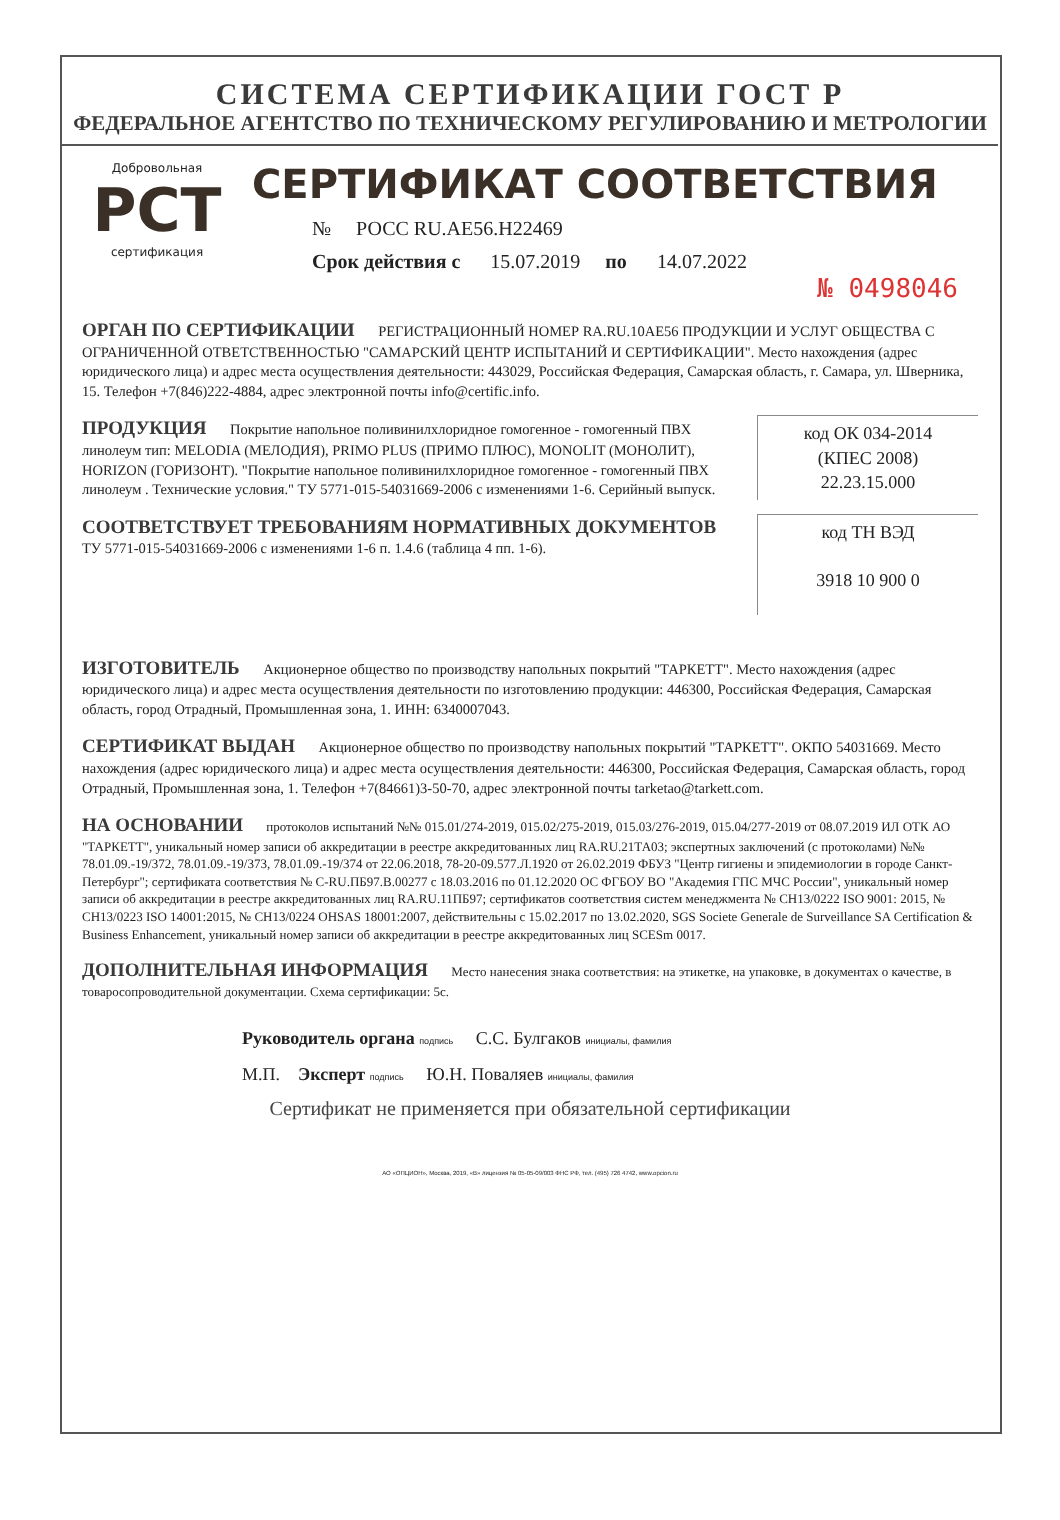СИСТЕМА СЕРТИФИКАЦИИ ГОСТ Р
ФЕДЕРАЛЬНОЕ АГЕНТСТВО ПО ТЕХНИЧЕСКОМУ РЕГУЛИРОВАНИЮ И МЕТРОЛОГИИ
Добровольная
РСТ
сертификация
СЕРТИФИКАТ СООТВЕТСТВИЯ
№ РОСС RU.АЕ56.Н22469
Срок действия с 15.07.2019 по 14.07.2022
№ 0498046
ОРГАН ПО СЕРТИФИКАЦИИ РЕГИСТРАЦИОННЫЙ НОМЕР RA.RU.10АЕ56 ПРОДУКЦИИ И УСЛУГ ОБЩЕСТВА С ОГРАНИЧЕННОЙ ОТВЕТСТВЕННОСТЬЮ "САМАРСКИЙ ЦЕНТР ИСПЫТАНИЙ И СЕРТИФИКАЦИИ". Место нахождения (адрес юридического лица) и адрес места осуществления деятельности: 443029, Российская Федерация, Самарская область, г. Самара, ул. Шверника, 15. Телефон +7(846)222-4884, адрес электронной почты info@certific.info.
ПРОДУКЦИЯ Покрытие напольное поливинилхлоридное гомогенное - гомогенный ПВХ линолеум тип: MELODIA (МЕЛОДИЯ), PRIMO PLUS (ПРИМО ПЛЮС), MONOLIT (МОНОЛИТ), HORIZON (ГОРИЗОНТ). "Покрытие напольное поливинилхлоридное гомогенное - гомогенный ПВХ линолеум . Технические условия." ТУ 5771-015-54031669-2006 с изменениями 1-6. Серийный выпуск.
код ОК 034-2014
(КПЕС 2008)
22.23.15.000
СООТВЕТСТВУЕТ ТРЕБОВАНИЯМ НОРМАТИВНЫХ ДОКУМЕНТОВ
ТУ 5771-015-54031669-2006 с изменениями 1-6 п. 1.4.6 (таблица 4 пп. 1-6).
код ТН ВЭД
3918 10 900 0
ИЗГОТОВИТЕЛЬ Акционерное общество по производству напольных покрытий "ТАРКЕТТ". Место нахождения (адрес юридического лица) и адрес места осуществления деятельности по изготовлению продукции: 446300, Российская Федерация, Самарская область, город Отрадный, Промышленная зона, 1. ИНН: 6340007043.
СЕРТИФИКАТ ВЫДАН Акционерное общество по производству напольных покрытий "ТАРКЕТТ". ОКПО 54031669. Место нахождения (адрес юридического лица) и адрес места осуществления деятельности: 446300, Российская Федерация, Самарская область, город Отрадный, Промышленная зона, 1. Телефон +7(84661)3-50-70, адрес электронной почты tarketao@tarkett.com.
НА ОСНОВАНИИ протоколов испытаний №№ 015.01/274-2019, 015.02/275-2019, 015.03/276-2019, 015.04/277-2019 от 08.07.2019 ИЛ ОТК АО "ТАРКЕТТ", уникальный номер записи об аккредитации в реестре аккредитованных лиц RA.RU.21ТА03; экспертных заключений (с протоколами) №№ 78.01.09.-19/372, 78.01.09.-19/373, 78.01.09.-19/374 от 22.06.2018, 78-20-09.577.Л.1920 от 26.02.2019 ФБУЗ "Центр гигиены и эпидемиологии в городе Санкт-Петербург"; сертификата соответствия № С-RU.ПБ97.В.00277 с 18.03.2016 по 01.12.2020 ОС ФГБОУ ВО "Академия ГПС МЧС России", уникальный номер записи об аккредитации в реестре аккредитованных лиц RA.RU.11ПБ97; сертификатов соответствия систем менеджмента № CH13/0222 ISO 9001: 2015, № CH13/0223 ISO 14001:2015, № CH13/0224 OHSAS 18001:2007, действительны с 15.02.2017 по 13.02.2020, SGS Societe Generale de Surveillance SA Certification & Business Enhancement, уникальный номер записи об аккредитации в реестре аккредитованных лиц SCESm 0017.
ДОПОЛНИТЕЛЬНАЯ ИНФОРМАЦИЯ Место нанесения знака соответствия: на этикетке, на упаковке, в документах о качестве, в товаросопроводительной документации. Схема сертификации: 5с.
Руководитель органа подпись С.С. Булгаков инициалы, фамилия
М.П. Эксперт подпись Ю.Н. Поваляев инициалы, фамилия
Сертификат не применяется при обязательной сертификации
АО «ОПЦИОН», Москва, 2019, «В» лицензия № 05-05-09/003 ФНС РФ, тел. (495) 726 4742, www.opcion.ru